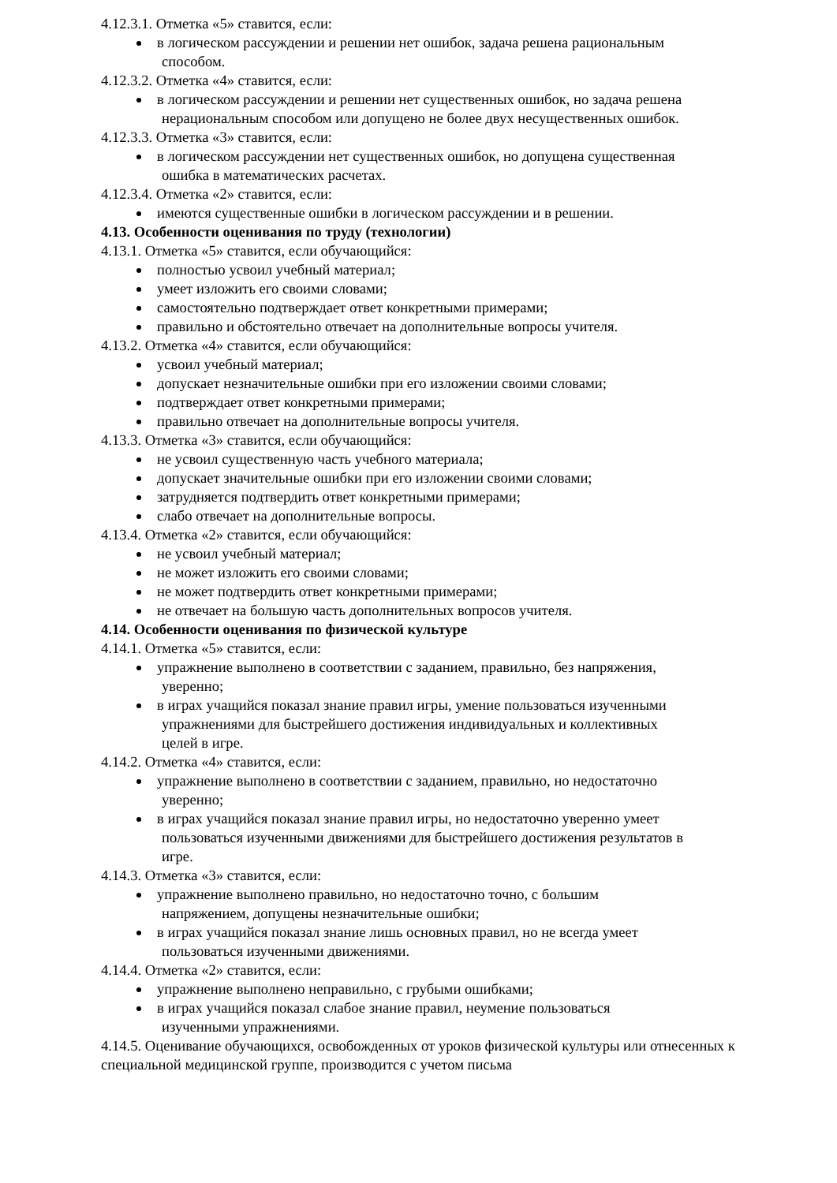4.12.3.1. Отметка «5» ставится, если:
в логическом рассуждении и решении нет ошибок, задача решена рациональным
способом.
4.12.3.2. Отметка «4» ставится, если:
в логическом рассуждении и решении нет существенных ошибок, но задача решена
нерациональным способом или допущено не более двух несущественных ошибок.
4.12.3.3. Отметка «3» ставится, если:
в логическом рассуждении нет существенных ошибок, но допущена существенная
ошибка в математических расчетах.
4.12.3.4. Отметка «2» ставится, если:
имеются существенные ошибки в логическом рассуждении и в решении.
4.13. Особенности оценивания по труду (технологии)
4.13.1. Отметка «5» ставится, если обучающийся:
полностью усвоил учебный материал;
умеет изложить его своими словами;
самостоятельно подтверждает ответ конкретными примерами;
правильно и обстоятельно отвечает на дополнительные вопросы учителя.
4.13.2. Отметка «4» ставится, если обучающийся:
усвоил учебный материал;
допускает незначительные ошибки при его изложении своими словами;
подтверждает ответ конкретными примерами;
правильно отвечает на дополнительные вопросы учителя.
4.13.3. Отметка «3» ставится, если обучающийся:
не усвоил существенную часть учебного материала;
допускает значительные ошибки при его изложении своими словами;
затрудняется подтвердить ответ конкретными примерами;
слабо отвечает на дополнительные вопросы.
4.13.4. Отметка «2» ставится, если обучающийся:
не усвоил учебный материал;
не может изложить его своими словами;
не может подтвердить ответ конкретными примерами;
не отвечает на большую часть дополнительных вопросов учителя.
4.14. Особенности оценивания по физической культуре
4.14.1. Отметка «5» ставится, если:
упражнение выполнено в соответствии с заданием, правильно, без напряжения,
уверенно;
в играх учащийся показал знание правил игры, умение пользоваться изученными
упражнениями для быстрейшего достижения индивидуальных и коллективных
целей в игре.
4.14.2. Отметка «4» ставится, если:
упражнение выполнено в соответствии с заданием, правильно, но недостаточно
уверенно;
в играх учащийся показал знание правил игры, но недостаточно уверенно умеет
пользоваться изученными движениями для быстрейшего достижения результатов в
игре.
4.14.3. Отметка «3» ставится, если:
упражнение выполнено правильно, но недостаточно точно, с большим
напряжением, допущены незначительные ошибки;
в играх учащийся показал знание лишь основных правил, но не всегда умеет
пользоваться изученными движениями.
4.14.4. Отметка «2» ставится, если:
упражнение выполнено неправильно, с грубыми ошибками;
в играх учащийся показал слабое знание правил, неумение пользоваться
изученными упражнениями.
4.14.5. Оценивание обучающихся, освобожденных от уроков физической культуры или отнесенных к специальной медицинской группе, производится с учетом письма